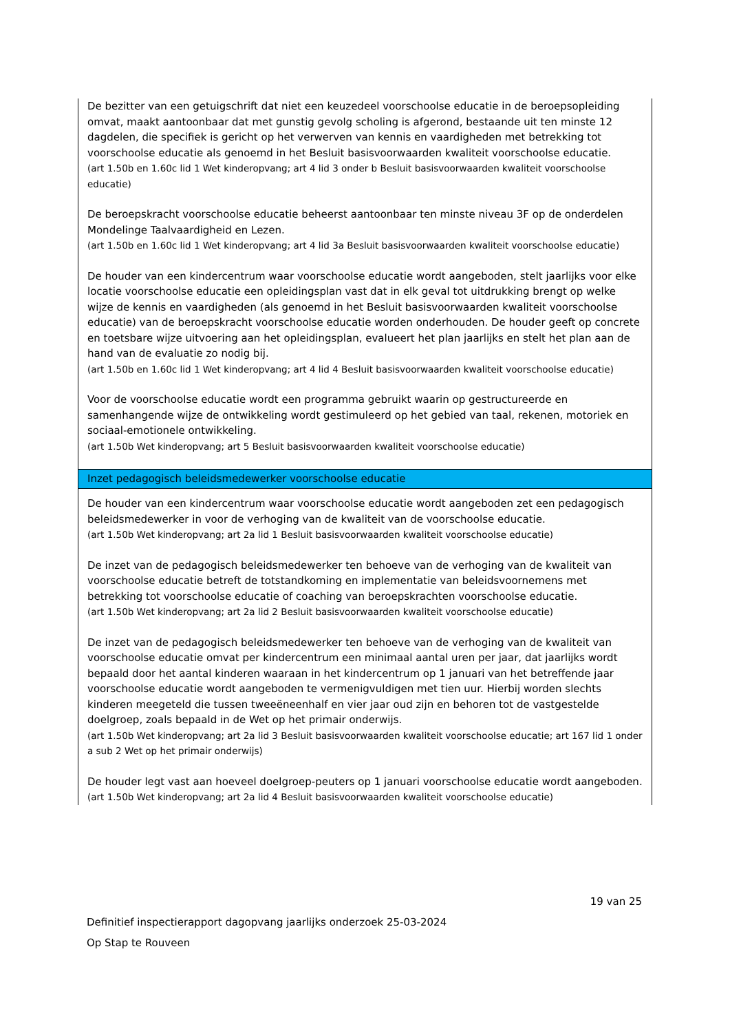De bezitter van een getuigschrift dat niet een keuzedeel voorschoolse educatie in de beroepsopleiding omvat, maakt aantoonbaar dat met gunstig gevolg scholing is afgerond, bestaande uit ten minste 12 dagdelen, die specifiek is gericht op het verwerven van kennis en vaardigheden met betrekking tot voorschoolse educatie als genoemd in het Besluit basisvoorwaarden kwaliteit voorschoolse educatie.
(art 1.50b en 1.60c lid 1 Wet kinderopvang; art 4 lid 3 onder b Besluit basisvoorwaarden kwaliteit voorschoolse educatie)
De beroepskracht voorschoolse educatie beheerst aantoonbaar ten minste niveau 3F op de onderdelen Mondelinge Taalvaardigheid en Lezen.
(art 1.50b en 1.60c lid 1 Wet kinderopvang; art 4 lid 3a Besluit basisvoorwaarden kwaliteit voorschoolse educatie)
De houder van een kindercentrum waar voorschoolse educatie wordt aangeboden, stelt jaarlijks voor elke locatie voorschoolse educatie een opleidingsplan vast dat in elk geval tot uitdrukking brengt op welke wijze de kennis en vaardigheden (als genoemd in het Besluit basisvoorwaarden kwaliteit voorschoolse educatie) van de beroepskracht voorschoolse educatie worden onderhouden. De houder geeft op concrete en toetsbare wijze uitvoering aan het opleidingsplan, evalueert het plan jaarlijks en stelt het plan aan de hand van de evaluatie zo nodig bij.
(art 1.50b en 1.60c lid 1 Wet kinderopvang; art 4 lid 4 Besluit basisvoorwaarden kwaliteit voorschoolse educatie)
Voor de voorschoolse educatie wordt een programma gebruikt waarin op gestructureerde en samenhangende wijze de ontwikkeling wordt gestimuleerd op het gebied van taal, rekenen, motoriek en sociaal-emotionele ontwikkeling.
(art 1.50b Wet kinderopvang; art 5 Besluit basisvoorwaarden kwaliteit voorschoolse educatie)
Inzet pedagogisch beleidsmedewerker voorschoolse educatie
De houder van een kindercentrum waar voorschoolse educatie wordt aangeboden zet een pedagogisch beleidsmedewerker in voor de verhoging van de kwaliteit van de voorschoolse educatie.
(art 1.50b Wet kinderopvang; art 2a lid 1 Besluit basisvoorwaarden kwaliteit voorschoolse educatie)
De inzet van de pedagogisch beleidsmedewerker ten behoeve van de verhoging van de kwaliteit van voorschoolse educatie betreft de totstandkoming en implementatie van beleidsvoornemens met betrekking tot voorschoolse educatie of coaching van beroepskrachten voorschoolse educatie.
(art 1.50b Wet kinderopvang; art 2a lid 2 Besluit basisvoorwaarden kwaliteit voorschoolse educatie)
De inzet van de pedagogisch beleidsmedewerker ten behoeve van de verhoging van de kwaliteit van voorschoolse educatie omvat per kindercentrum een minimaal aantal uren per jaar, dat jaarlijks wordt bepaald door het aantal kinderen waaraan in het kindercentrum op 1 januari van het betreffende jaar voorschoolse educatie wordt aangeboden te vermenigvuldigen met tien uur. Hierbij worden slechts kinderen meegeteld die tussen tweeëneenhalf en vier jaar oud zijn en behoren tot de vastgestelde doelgroep, zoals bepaald in de Wet op het primair onderwijs.
(art 1.50b Wet kinderopvang; art 2a lid 3 Besluit basisvoorwaarden kwaliteit voorschoolse educatie; art 167 lid 1 onder a sub 2 Wet op het primair onderwijs)
De houder legt vast aan hoeveel doelgroep-peuters op 1 januari voorschoolse educatie wordt aangeboden.
(art 1.50b Wet kinderopvang; art 2a lid 4 Besluit basisvoorwaarden kwaliteit voorschoolse educatie)
19 van 25
Definitief inspectierapport dagopvang jaarlijks onderzoek 25-03-2024
Op Stap te Rouveen